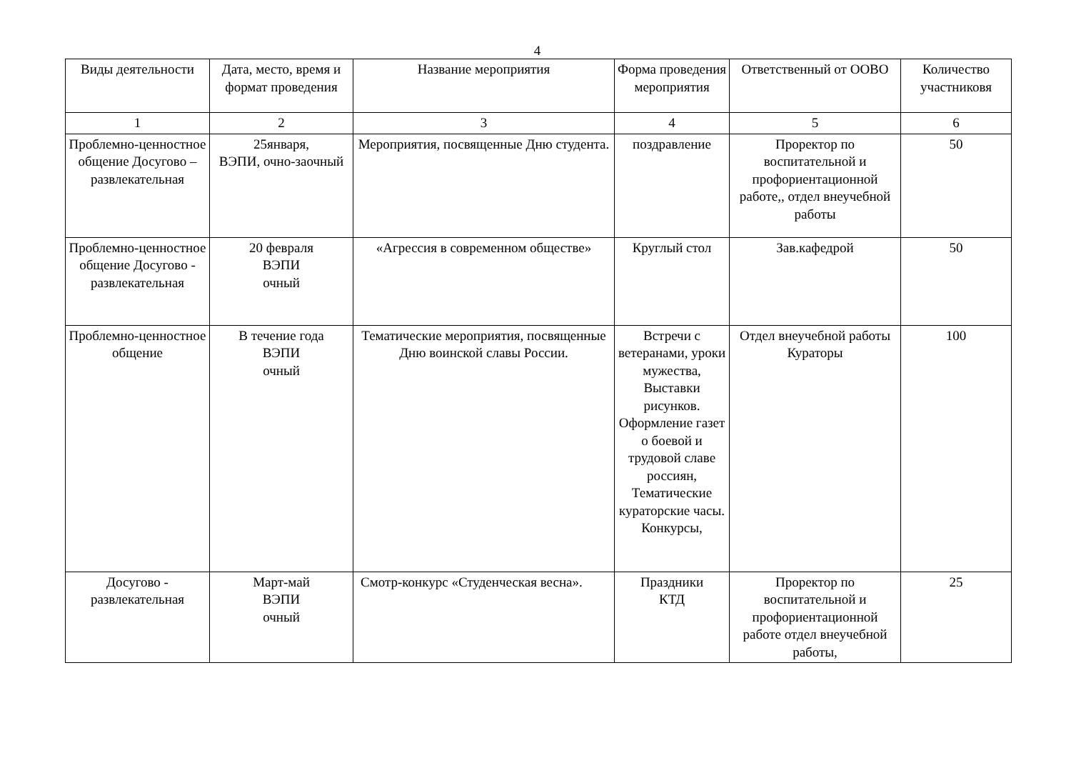4
| Виды деятельности | Дата, место, время и формат проведения | Название мероприятия | Форма проведения мероприятия | Ответственный от ООВО | Количество участниковя |
| --- | --- | --- | --- | --- | --- |
| 1 | 2 | 3 | 4 | 5 | 6 |
| Проблемно-ценностное общение Досугово – развлекательная | 25января, ВЭПИ, очно-заочный | Мероприятия, посвященные Дню студента. | поздравление | Проректор по воспитательной и профориентационной работе,, отдел внеучебной работы | 50 |
| Проблемно-ценностное общение Досугово - развлекательная | 20 февраля ВЭПИ очный | «Агрессия в современном обществе» | Круглый стол | Зав.кафедрой | 50 |
| Проблемно-ценностное общение | В течение года ВЭПИ очный | Тематические мероприятия, посвященные Дню воинской славы России. | Встречи с ветеранами, уроки мужества, Выставки рисунков. Оформление газет о боевой и трудовой славе россиян, Тематические кураторские часы. Конкурсы, | Отдел внеучебной работы Кураторы | 100 |
| Досугово - развлекательная | Март-май ВЭПИ очный | Смотр-конкурс «Студенческая весна». | Праздники КТД | Проректор по воспитательной и профориентационной работе отдел внеучебной работы, | 25 |